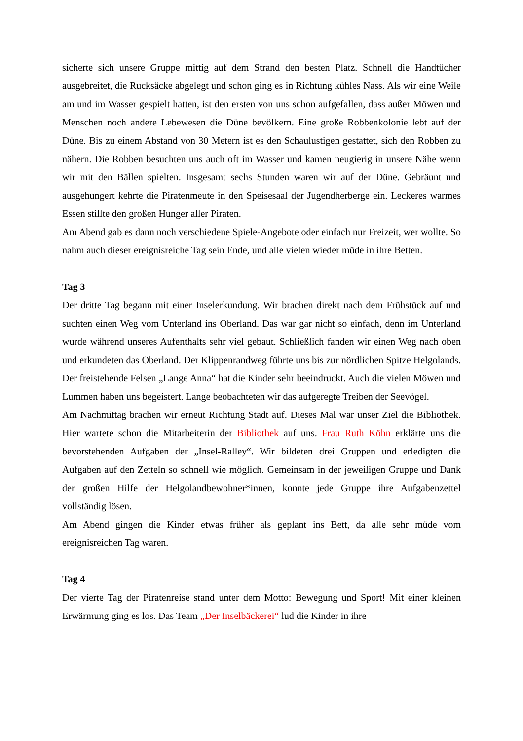sicherte sich unsere Gruppe mittig auf dem Strand den besten Platz. Schnell die Handtücher ausgebreitet, die Rucksäcke abgelegt und schon ging es in Richtung kühles Nass. Als wir eine Weile am und im Wasser gespielt hatten, ist den ersten von uns schon aufgefallen, dass außer Möwen und Menschen noch andere Lebewesen die Düne bevölkern. Eine große Robbenkolonie lebt auf der Düne. Bis zu einem Abstand von 30 Metern ist es den Schaulustigen gestattet, sich den Robben zu nähern. Die Robben besuchten uns auch oft im Wasser und kamen neugierig in unsere Nähe wenn wir mit den Bällen spielten. Insgesamt sechs Stunden waren wir auf der Düne. Gebräunt und ausgehungert kehrte die Piratenmeute in den Speisesaal der Jugendherberge ein. Leckeres warmes Essen stillte den großen Hunger aller Piraten.
Am Abend gab es dann noch verschiedene Spiele-Angebote oder einfach nur Freizeit, wer wollte. So nahm auch dieser ereignisreiche Tag sein Ende, und alle vielen wieder müde in ihre Betten.
Tag 3
Der dritte Tag begann mit einer Inselerkundung. Wir brachen direkt nach dem Frühstück auf und suchten einen Weg vom Unterland ins Oberland. Das war gar nicht so einfach, denn im Unterland wurde während unseres Aufenthalts sehr viel gebaut. Schließlich fanden wir einen Weg nach oben und erkundeten das Oberland. Der Klippenrandweg führte uns bis zur nördlichen Spitze Helgolands. Der freistehende Felsen „Lange Anna“ hat die Kinder sehr beeindruckt. Auch die vielen Möwen und Lummen haben uns begeistert. Lange beobachteten wir das aufgeregte Treiben der Seevögel.
Am Nachmittag brachen wir erneut Richtung Stadt auf. Dieses Mal war unser Ziel die Bibliothek. Hier wartete schon die Mitarbeiterin der Bibliothek auf uns. Frau Ruth Köhn erklärte uns die bevorstehenden Aufgaben der „Insel-Ralley“. Wir bildeten drei Gruppen und erledigten die Aufgaben auf den Zetteln so schnell wie möglich. Gemeinsam in der jeweiligen Gruppe und Dank der großen Hilfe der Helgolandbewohner*innen, konnte jede Gruppe ihre Aufgabenzettel vollständig lösen.
Am Abend gingen die Kinder etwas früher als geplant ins Bett, da alle sehr müde vom ereignisreichen Tag waren.
Tag 4
Der vierte Tag der Piratenreise stand unter dem Motto: Bewegung und Sport! Mit einer kleinen Erwärmung ging es los. Das Team „Der Inselbäckerei“ lud die Kinder in ihre